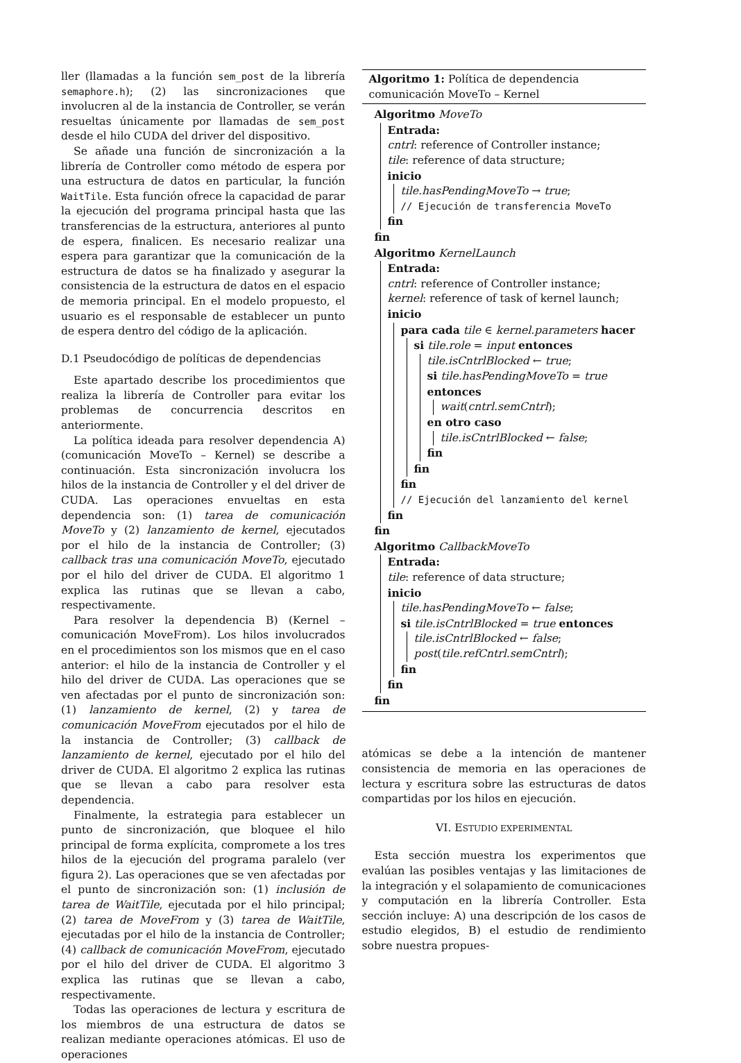ller (llamadas a la función sem_post de la librería semaphore.h); (2) las sincronizaciones que involucren al de la instancia de Controller, se verán resueltas únicamente por llamadas de sem_post desde el hilo CUDA del driver del dispositivo.
Se añade una función de sincronización a la librería de Controller como método de espera por una estructura de datos en particular, la función WaitTile. Esta función ofrece la capacidad de parar la ejecución del programa principal hasta que las transferencias de la estructura, anteriores al punto de espera, finalicen. Es necesario realizar una espera para garantizar que la comunicación de la estructura de datos se ha finalizado y asegurar la consistencia de la estructura de datos en el espacio de memoria principal. En el modelo propuesto, el usuario es el responsable de establecer un punto de espera dentro del código de la aplicación.
D.1 Pseudocódigo de políticas de dependencias
Este apartado describe los procedimientos que realiza la librería de Controller para evitar los problemas de concurrencia descritos en anteriormente.
La política ideada para resolver dependencia A) (comunicación MoveTo – Kernel) se describe a continuación. Esta sincronización involucra los hilos de la instancia de Controller y el del driver de CUDA. Las operaciones envueltas en esta dependencia son: (1) tarea de comunicación MoveTo y (2) lanzamiento de kernel, ejecutados por el hilo de la instancia de Controller; (3) callback tras una comunicación MoveTo, ejecutado por el hilo del driver de CUDA. El algoritmo 1 explica las rutinas que se llevan a cabo, respectivamente.
Para resolver la dependencia B) (Kernel – comunicación MoveFrom). Los hilos involucrados en el procedimientos son los mismos que en el caso anterior: el hilo de la instancia de Controller y el hilo del driver de CUDA. Las operaciones que se ven afectadas por el punto de sincronización son: (1) lanzamiento de kernel, (2) y tarea de comunicación MoveFrom ejecutados por el hilo de la instancia de Controller; (3) callback de lanzamiento de kernel, ejecutado por el hilo del driver de CUDA. El algoritmo 2 explica las rutinas que se llevan a cabo para resolver esta dependencia.
Finalmente, la estrategia para establecer un punto de sincronización, que bloquee el hilo principal de forma explícita, compromete a los tres hilos de la ejecución del programa paralelo (ver figura 2). Las operaciones que se ven afectadas por el punto de sincronización son: (1) inclusión de tarea de WaitTile, ejecutada por el hilo principal; (2) tarea de MoveFrom y (3) tarea de WaitTile, ejecutadas por el hilo de la instancia de Controller; (4) callback de comunicación MoveFrom, ejecutado por el hilo del driver de CUDA. El algoritmo 3 explica las rutinas que se llevan a cabo, respectivamente.
Todas las operaciones de lectura y escritura de los miembros de una estructura de datos se realizan mediante operaciones atómicas. El uso de operaciones
Algoritmo 1: Política de dependencia comunicación MoveTo – Kernel
Algoritmo MoveTo
Entrada:
cntrl: reference of Controller instance;
tile: reference of data structure;
inicio
tile.hasPendingMoveTo → true;
// Ejecución de transferencia MoveTo
fin
fin
Algoritmo KernelLaunch
Entrada:
cntrl: reference of Controller instance;
kernel: reference of task of kernel launch;
inicio
para cada tile ∈ kernel.parameters hacer
si tile.role = input entonces
tile.isCntrlBlocked ← true;
si tile.hasPendingMoveTo = true entonces
wait(cntrl.semCntrl);
en otro caso
tile.isCntrlBlocked ← false;
fin
fin
fin
// Ejecución del lanzamiento del kernel
fin
fin
Algoritmo CallbackMoveTo
Entrada:
tile: reference of data structure;
inicio
tile.hasPendingMoveTo ← false;
si tile.isCntrlBlocked = true entonces
tile.isCntrlBlocked ← false;
post(tile.refCntrl.semCntrl);
fin
fin
fin
atómicas se debe a la intención de mantener consistencia de memoria en las operaciones de lectura y escritura sobre las estructuras de datos compartidas por los hilos en ejecución.
VI. ESTUDIO EXPERIMENTAL
Esta sección muestra los experimentos que evalúan las posibles ventajas y las limitaciones de la integración y el solapamiento de comunicaciones y computación en la librería Controller. Esta sección incluye: A) una descripción de los casos de estudio elegidos, B) el estudio de rendimiento sobre nuestra propues-